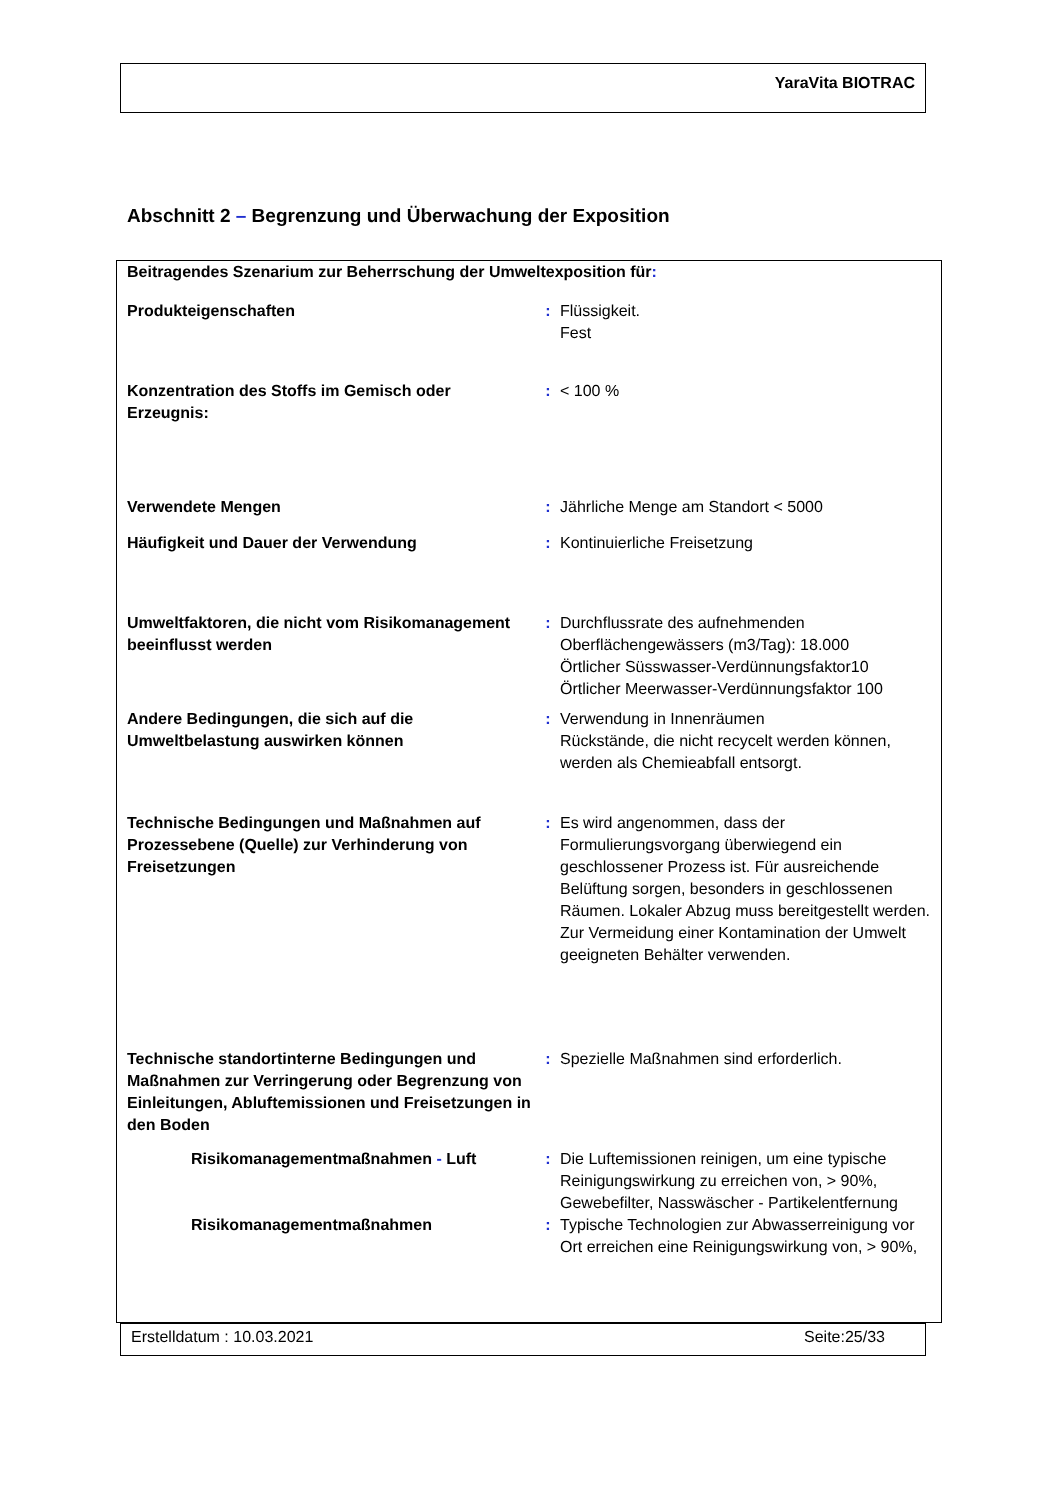YaraVita BIOTRAC
Abschnitt 2 – Begrenzung und Überwachung der Exposition
| Beitragendes Szenarium zur Beherrschung der Umweltexposition für : | | |
| Produkteigenschaften | : | Flüssigkeit. Fest |
| Konzentration des Stoffs im Gemisch oder Erzeugnis: | : | < 100 % |
| Verwendete Mengen | : | Jährliche Menge am Standort < 5000 |
| Häufigkeit und Dauer der Verwendung | : | Kontinuierliche Freisetzung |
| Umweltfaktoren, die nicht vom Risikomanagement beeinflusst werden | : | Durchflussrate des aufnehmenden Oberflächengewässers (m3/Tag): 18.000 Örtlicher Süsswasser-Verdünnungsfaktor10 Örtlicher Meerwasser-Verdünnungsfaktor 100 |
| Andere Bedingungen, die sich auf die Umweltbelastung auswirken können | : | Verwendung in Innenräumen Rückstände, die nicht recycelt werden können, werden als Chemieabfall entsorgt. |
| Technische Bedingungen und Maßnahmen auf Prozessebene (Quelle) zur Verhinderung von Freisetzungen | : | Es wird angenommen, dass der Formulierungsvorgang überwiegend ein geschlossener Prozess ist. Für ausreichende Belüftung sorgen, besonders in geschlossenen Räumen. Lokaler Abzug muss bereitgestellt werden. Zur Vermeidung einer Kontamination der Umwelt geeigneten Behälter verwenden. |
| Technische standortinterne Bedingungen und Maßnahmen zur Verringerung oder Begrenzung von Einleitungen, Abluftemissionen und Freisetzungen in den Boden | : | Spezielle Maßnahmen sind erforderlich. |
| Risikomanagementmaßnahmen - Luft | : | Die Luftemissionen reinigen, um eine typische Reinigungswirkung zu erreichen von, > 90%, Gewebefilter, Nasswäscher - Partikelentfernung |
| Risikomanagementmaßnahmen | : | Typische Technologien zur Abwasserreinigung vor Ort erreichen eine Reinigungswirkung von, > 90%, |
Erstelldatum : 10.03.2021 Seite:25/33